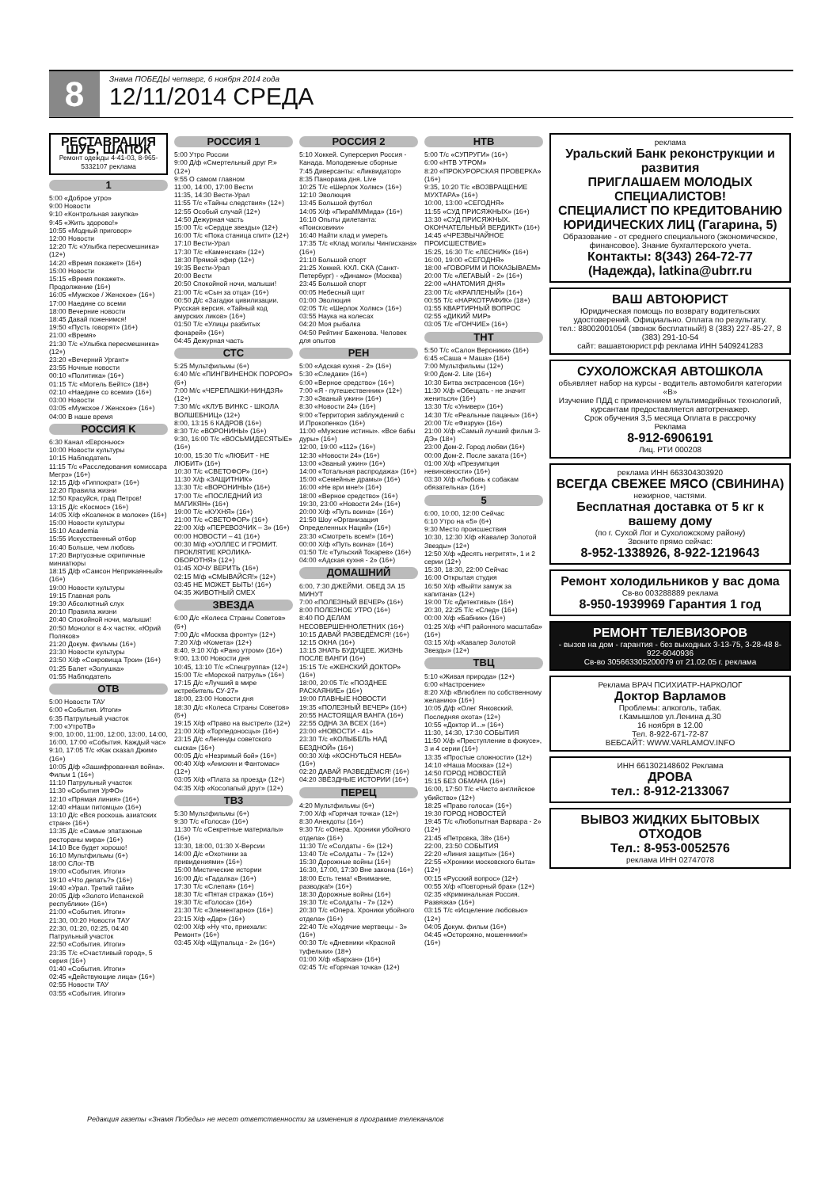8
Знама ПОБЕДЫ четверг, 6 ноября 2014 года
12/11/2014 СРЕДА
РЕСТАВРАЦИЯ ШУБ, ШАПОК
Ремонт одежды 4-41-03, 8-965-5332107 реклама
1
5:00 «Доброе утро»
9:00 Новости
9:10 «Контрольная закупка»
9:45 «Жить здорово!»
10:55 «Модный приговор»
12:00 Новости
12:20 Т/с «Улыбка пересмешника» (12+)
14:20 «Время покажет» (16+)
15:00 Новости
15:15 «Время покажет». Продолжение (16+)
16:05 «Мужское / Женское» (16+)
17:00 Наедине со всеми
18:00 Вечерние новости
18:45 Давай поженимся!
19:50 «Пусть говорят» (16+)
21:00 «Время»
21:30 Т/с «Улыбка пересмешника» (12+)
23:20 «Вечерний Ургант»
23:55 Ночные новости
00:10 «Политика» (16+)
01:15 Т/с «Мотель Бейтс» (18+)
02:10 «Наедине со всеми» (16+)
03:00 Новости
03:05 «Мужское / Женское» (16+)
04:00 В наше время
РОССИЯ K
6:30 Канал «Евроньюс»
10:00 Новости культуры
10:15 Наблюдатель
11:15 Т/с «Расследования комиссара Мегрэ» (16+)
12:15 Д/ф «Гиппократ» (16+)
12:20 Правила жизни
12:50 Красуйся, град Петров!
13:15 Д/с «Космос» (16+)
14:05 Х/ф «Козленок в молоке» (16+)
15:00 Новости культуры
15:10 Academia
15:55 Искусственный отбор
16:40 Больше, чем любовь
17:20 Виртуозные скрипичные миниатюры
18:15 Д/ф «Самсон Неприкаянный» (16+)
19:00 Новости культуры
19:15 Главная роль
19:30 Абсолютный слух
20:10 Правила жизни
20:40 Спокойной ночи, малыши!
20:50 Монолог в 4-х частях. «Юрий Поляков»
21:20 Докум. фильмы (16+)
23:30 Новости культуры
23:50 Х/ф «Сокровища Трои» (16+)
01:25 Балет «Золушка»
01:55 Наблюдатель
ОТВ
5:00 Новости ТАУ
6:00 «События. Итоги»
6:35 Патрульный участок
7:00 «УтроТВ»
9:00, 10:00, 11:00, 12:00, 13:00, 14:00, 16:00, 17:00 «События. Каждый час»
9:10, 17:05 Т/с «Как сказал Джим» (16+)
10:05 Д/ф «Зашифрованная война». Фильм 1 (16+)
11:10 Патрульный участок
11:30 «События УрФО»
12:10 «Прямая линия» (16+)
12:40 «Наши питомцы» (16+)
13:10 Д/с «Вся роскошь азиатских стран» (16+)
13:35 Д/с «Самые эпатажные рестораны мира» (16+)
14:10 Все будет хорошо!
16:10 Мультфильмы (6+)
18:00 СЛог-ТВ
19:00 «События. Итоги»
19:10 «Что делать?» (16+)
19:40 «Урал. Третий тайм»
20:05 Д/ф «Золото Испанской республики» (16+)
21:00 «События. Итоги»
21:30, 00:20 Новости ТАУ
22:30, 01:20, 02:25, 04:40 Патрульный участок
22:50 «События. Итоги»
23:35 Т/с «Счастливый город», 5 серия (16+)
01:40 «События. Итоги»
02:45 «Действующие лица» (16+)
02:55 Новости ТАУ
03:55 «События. Итоги»
РОССИЯ 1
5:00 Утро России
9:00 Д/ф «Смертельный друг Р.» (12+)
9:55 О самом главном
11:00, 14:00, 17:00 Вести
11:35, 14:30 Вести-Урал
11:55 Т/с «Тайны следствия» (12+)
12:55 Особый случай (12+)
14:50 Дежурная часть
15:00 Т/с «Сердце звезды» (12+)
16:00 Т/с «Пока станица спит» (12+)
17:10 Вести-Урал
17:30 Т/с «Каменская» (12+)
18:30 Прямой эфир (12+)
19:35 Вести-Урал
20:00 Вести
20:50 Спокойной ночи, малыши!
21:00 Т/с «Сын за отца» (16+)
00:50 Д/с «Загадки цивилизации. Русская версия. «Тайный код амурских ликов» (16+)
01:50 Т/с «Улицы разбитых фонарей» (16+)
04:45 Дежурная часть
СТС
5:25 Мультфильмы (6+)
6:40 М/с «ПИНГВИНЕНОК ПОРОРО» (6+)
7:00 М/с «ЧЕРЕПАШКИ-НИНДЗЯ» (12+)
7:30 М/с «КЛУБ ВИНКС - ШКОЛА ВОЛШЕБНИЦ» (12+)
8:00, 13:15 6 КАДРОВ (16+)
8:30 Т/с «ВОРОНИНЫ» (16+)
9:30, 16:00 Т/с «ВОСЬМИДЕСЯТЫЕ» (16+)
10:00, 15:30 Т/с «ЛЮБИТ - НЕ ЛЮБИТ» (16+)
10:30 Т/с «СВЕТОФОР» (16+)
11:30 Х/ф «ЗАЩИТНИК»
13:30 Т/с «ВОРОНИНЫ» (16+)
17:00 Т/с «ПОСЛЕДНИЙ ИЗ МАГИКЯН» (16+)
19:00 Т/с «КУХНЯ» (16+)
21:00 Т/с «СВЕТОФОР» (16+)
22:00 Х/ф «ПЕРЕВОЗЧИК – 3» (16+)
00:00 НОВОСТИ – 41 (16+)
00:30 М/ф «УОЛЛЕС И ГРОМИТ. ПРОКЛЯТИЕ КРОЛИКА-ОБОРОТНЯ» (12+)
01:45 ХОЧУ ВЕРИТЬ (16+)
02:15 М/ф «СМЫВАЙСЯ!» (12+)
03:45 НЕ МОЖЕТ БЫТЬ! (16+)
04:35 ЖИВОТНЫЙ СМЕХ
ЗВЕЗДА
6:00 Д/с «Колеса Страны Советов» (6+)
7:00 Д/с «Москва фронту» (12+)
7:20 Х/ф «Комета» (12+)
8:40, 9:10 Х/ф «Рано утром» (16+)
9:00, 13:00 Новости дня
10:45, 13:10 Т/с «Спецгруппа» (12+)
15:00 Т/с «Морской патруль» (16+)
17:15 Д/с «Лучший в мире истребитель СУ-27»
18:00, 23:00 Новости дня
18:30 Д/с «Колеса Страны Советов» (6+)
19:15 Х/ф «Право на выстрел» (12+)
21:00 Х/ф «Торпедоносцы» (16+)
23:15 Д/с «Легенды советского сыска» (16+)
00:05 Д/с «Незримый бой» (16+)
00:40 Х/ф «Анискин и Фантомас» (12+)
03:05 Х/ф «Плата за проезд» (12+)
04:35 Х/ф «Косолапый друг» (12+)
ТВ3
5:30 Мультфильмы (6+)
9:30 Т/с «Голоса» (16+)
11:30 Т/с «Секретные материалы» (16+)
13:30, 18:00, 01:30 Х-Версии
14:00 Д/с «Охотники за привидениями» (16+)
15:00 Мистические истории
16:00 Д/с «Гадалка» (16+)
17:30 Т/с «Слепая» (16+)
18:30 Т/с «Пятая стража» (16+)
19:30 Т/с «Голоса» (16+)
21:30 Т/с «Элементарно» (16+)
23:15 Х/ф «Дар» (16+)
02:00 Х/ф «Ну что, приехали: Ремонт» (16+)
03:45 Х/ф «Щупальца - 2» (16+)
РОССИЯ 2
5:10 Хоккей. Суперсерия Россия - Канада. Молодежные сборные
7:45 Диверсанты: «Ликвидатор»
8:35 Панорама дня. Live
10:25 Т/с «Шерлок Холмс» (16+)
12:10 Эволюция
13:45 Большой футбол
14:05 Х/ф «ПираМММида» (16+)
16:10 Опыты дилетанта: «Поисковики»
16:40 Найти клад и умереть
17:35 Т/с «Клад могилы Чингисхана» (16+)
21:10 Большой спорт
21:25 Хоккей. КХЛ. СКА (Санкт-Петербург) - «Динамо» (Москва)
23:45 Большой спорт
00:05 Небесный щит
01:00 Эволюция
02:05 Т/с «Шерлок Холмс» (16+)
03:55 Наука на колесах
04:20 Моя рыбалка
04:50 Рейтинг Баженова. Человек для опытов
РЕН
5:00 «Адская кухня - 2» (16+)
5:30 «Следаки» (16+)
6:00 «Верное средство» (16+)
7:00 «Я - путешественник» (12+)
7:30 «Званый ужин» (16+)
8:30 «Новости 24» (16+)
9:00 «Территория заблуждений с И.Прокопенко» (16+)
11:00 «Мужские истины». «Все бабы дуры» (16+)
12:00, 19:00 «112» (16+)
12:30 «Новости 24» (16+)
13:00 «Званый ужин» (16+)
14:00 «Тотальная распродажа» (16+)
15:00 «Семейные драмы» (16+)
16:00 «Не ври мне!» (16+)
18:00 «Верное средство» (16+)
19:30, 23:00 «Новости 24» (16+)
20:00 Х/ф «Путь воина» (16+)
21:50 Шоу «Организация Определенных Наций» (16+)
23:30 «Смотреть всем!» (16+)
00:00 Х/ф «Путь воина» (16+)
01:50 Т/с «Тульский Токарев» (16+)
04:00 «Адская кухня - 2» (16+)
ДОМАШНИЙ
6:00, 7:30 ДЖЕЙМИ. ОБЕД ЗА 15 МИНУТ
7:00 «ПОЛЕЗНЫЙ ВЕЧЕР» (16+)
8:00 ПОЛЕЗНОЕ УТРО (16+)
8:40 ПО ДЕЛАМ НЕСОВЕРШЕННОЛЕТНИХ (16+)
10:15 ДАВАЙ РАЗВЕДЁМСЯ! (16+)
12:15 ОКНА (16+)
13:15 ЗНАТЬ БУДУЩЕЕ. ЖИЗНЬ ПОСЛЕ ВАНГИ (16+)
15:15 Т/с «ЖЕНСКИЙ ДОКТОР» (16+)
18:00, 20:05 Т/с «ПОЗДНЕЕ РАСКАЯНИЕ» (16+)
19:00 ГЛАВНЫЕ НОВОСТИ
19:35 «ПОЛЕЗНЫЙ ВЕЧЕР» (16+)
20:55 НАСТОЯЩАЯ ВАНГА (16+)
22:55 ОДНА ЗА ВСЕХ (16+)
23:00 «НОВОСТИ - 41»
23:30 Т/с «КОЛЫБЕЛЬ НАД БЕЗДНОЙ» (16+)
00:30 Х/ф «КОСНУТЬСЯ НЕБА» (16+)
02:20 ДАВАЙ РАЗВЕДЁМСЯ! (16+)
04:20 ЗВЁЗДНЫЕ ИСТОРИИ (16+)
ПЕРЕЦ
4:20 Мультфильмы (6+)
7:00 Х/ф «Горячая точка» (12+)
8:30 Анекдоты (16+)
9:30 Т/с «Опера. Хроники убойного отдела» (16+)
11:30 Т/с «Солдаты - 6» (12+)
13:40 Т/с «Солдаты - 7» (12+)
15:30 Дорожные войны (16+)
16:30, 17:00, 17:30 Вне закона (16+)
18:00 Есть тема! «Внимание, разводка!» (16+)
18:30 Дорожные войны (16+)
19:30 Т/с «Солдаты - 7» (12+)
20:30 Т/с «Опера. Хроники убойного отдела» (16+)
22:40 Т/с «Ходячие мертвецы - 3» (16+)
00:30 Т/с «Дневники «Красной туфельки» (18+)
01:00 Х/ф «Бархан» (16+)
02:45 Т/с «Горячая точка» (12+)
НТВ
5:00 Т/с «СУПРУГИ» (16+)
6:00 «НТВ УТРОМ»
8:20 «ПРОКУРОРСКАЯ ПРОВЕРКА» (16+)
9:35, 10:20 Т/с «ВОЗВРАЩЕНИЕ МУХТАРА» (16+)
10:00, 13:00 «СЕГОДНЯ»
11:55 «СУД ПРИСЯЖНЫХ» (16+)
13:30 «СУД ПРИСЯЖНЫХ. ОКОНЧАТЕЛЬНЫЙ ВЕРДИКТ» (16+)
14:45 «ЧРЕЗВЫЧАЙНОЕ ПРОИСШЕСТВИЕ»
15:25, 16:30 Т/с «ЛЕСНИК» (16+)
16:00, 19:00 «СЕГОДНЯ»
18:00 «ГОВОРИМ И ПОКАЗЫВАЕМ»
20:00 Т/с «ЛЕГАВЫЙ - 2» (16+)
22:00 «АНАТОМИЯ ДНЯ»
23:00 Т/с «КРАПЛЕНЫЙ» (16+)
00:55 Т/с «НАРКОТРАФИК» (18+)
01:55 КВАРТИРНЫЙ ВОПРОС
02:55 «ДИКИЙ МИР»
03:05 Т/с «ГОНЧИЕ» (16+)
ТНТ
5:50 Т/с «Салон Вероники» (16+)
6:45 «Саша + Маша» (16+)
7:00 Мультфильмы (12+)
9:00 Дом-2. Lite (16+)
10:30 Битва экстрасенсов (16+)
11:30 Х/ф «Обещать - не значит жениться» (16+)
13:30 Т/с «Универ» (16+)
14:30 Т/с «Реальные пацаны» (16+)
20:00 Т/с «Физрук» (16+)
21:00 Х/ф «Самый лучший фильм 3-ДЭ» (18+)
23:00 Дом-2. Город любви (16+)
00:00 Дом-2. После заката (16+)
01:00 Х/ф «Презумпция невиновности» (16+)
03:30 Х/ф «Любовь к собакам обязательна» (16+)
5
6:00, 10:00, 12:00 Сейчас
6:10 Утро на «5» (6+)
9:30 Место происшествия
10:30, 12:30 Х/ф «Кавалер Золотой Звезды» (12+)
12:50 Х/ф «Десять негритят», 1 и 2 серии (12+)
15:30, 18:30, 22:00 Сейчас
16:00 Открытая студия
16:50 Х/ф «Выйти замуж за капитана» (12+)
19:00 Т/с «Детективы» (16+)
20:30, 22:25 Т/с «След» (16+)
00:00 Х/ф «Бабник» (16+)
01:25 Х/ф «ЧП районного масштаба» (16+)
03:15 Х/ф «Кавалер Золотой Звезды» (12+)
ТВЦ
5:10 «Живая природа» (12+)
6:00 «Настроение»
8:20 Х/ф «Влюблен по собственному желанию» (16+)
10:05 Д/ф «Олег Янковский. Последняя охота» (12+)
10:55 «Доктор И...» (16+)
11:30, 14:30, 17:30 СОБЫТИЯ
11:50 Х/ф «Преступление в фокусе», 3 и 4 серии (16+)
13:35 «Простые сложности» (12+)
14:10 «Наша Москва» (12+)
14:50 ГОРОД НОВОСТЕЙ
15:15 БЕЗ ОБМАНА (16+)
16:00, 17:50 Т/с «Чисто английское убийство» (12+)
18:25 «Право голоса» (16+)
19:30 ГОРОД НОВОСТЕЙ
19:45 Т/с «Любопытная Варвара - 2» (12+)
21:45 «Петровка, 38» (16+)
22:00, 23:50 СОБЫТИЯ
22:20 «Линия защиты» (16+)
22:55 «Хроники московского быта» (12+)
00:15 «Русский вопрос» (12+)
00:55 Х/ф «Повторный брак» (12+)
02:35 «Криминальная Россия. Развязка» (16+)
03:15 Т/с «Исцеление любовью» (12+)
04:05 Докум. фильм (16+)
04:45 «Осторожно, мошенники!» (16+)
реклама
Уральский Банк реконструкции и развития
ПРИГЛАШАЕМ МОЛОДЫХ СПЕЦИАЛИСТОВ!
СПЕЦИАЛИСТ ПО КРЕДИТОВАНИЮ ЮРИДИЧЕСКИХ ЛИЦ (Гагарина, 5)
Образование - от среднего специального (экономическое, финансовое). Знание бухгалтерского учета.
Контакты: 8(343) 264-72-77 (Надежда), latkina@ubrr.ru
ВАШ АВТОЮРИСТ
Юридическая помощь по возврату водительских удостоверений. Официально. Оплата по результату.
тел.: 88002001054 (звонок бесплатный!) 8 (383) 227-85-27, 8 (383) 291-10-54
сайт: вашавтоюрист.рф реклама ИНН 5409241283
СУХОЛОЖСКАЯ АВТОШКОЛА
объявляет набор на курсы - водитель автомобиля категории «В»
Изучение ПДД с применением мультимедийных технологий, курсантам предоставляется автотренажер.
Срок обучения 3,5 месяца Оплата в рассрочку
Реклама
8-912-6906191
Лиц. РТИ 000208
реклама ИНН 663304303920
ВСЕГДА СВЕЖЕЕ МЯСО (СВИНИНА)
нежирное, частями.
Бесплатная доставка от 5 кг к вашему дому
(по г. Сухой Лог и Сухоложскому району)
Звоните прямо сейчас:
8-952-1338926, 8-922-1219643
Ремонт холодильников у вас дома
Св-во 003288889 реклама
8-950-1939969 Гарантия 1 год
РЕМОНТ ТЕЛЕВИЗОРОВ
- вызов на дом - гарантия - без выходных 3-13-75, 3-28-48 8-922-6040936
Св-во 305663305200079 от 21.02.05 г. реклама
Реклама ВРАЧ ПСИХИАТР-НАРКОЛОГ
Доктор Варламов
Проблемы: алкоголь, табак.
г.Камышлов ул.Ленина д.30
16 ноября в 12.00
Тел. 8-922-671-72-87
ВЕБСАЙТ: WWW.VARLAMOV.INFO
ИНН 661302148602 Реклама
ДРОВА
тел.: 8-912-2133067
ВЫВОЗ ЖИДКИХ БЫТОВЫХ ОТХОДОВ
Тел.: 8-953-0052576
реклама ИНН 02747078
Редакция газеты «Знамя Победы» не несет ответственности за изменения в программе телеканалов